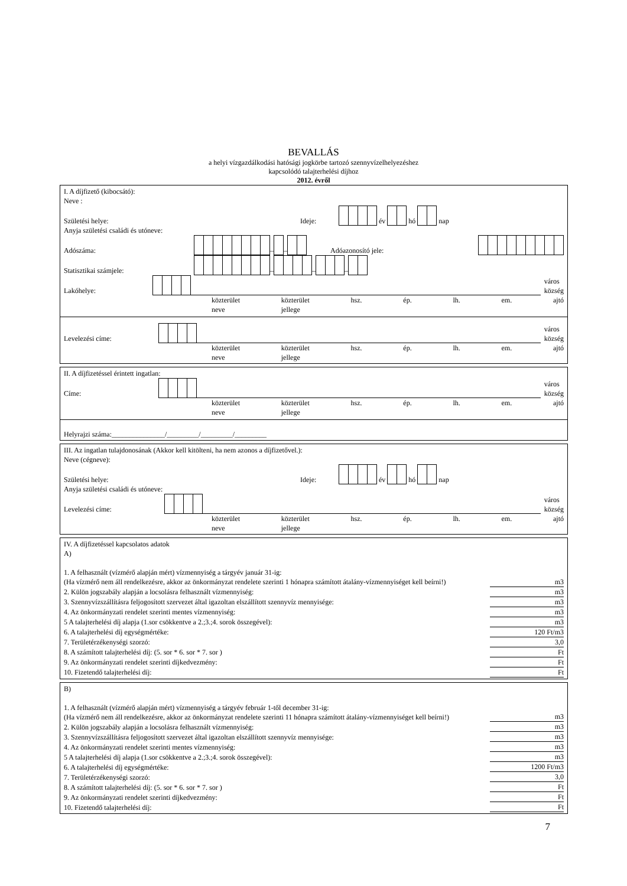BEVALLÁS
a helyi vízgazdálkodási hatósági jogkörbe tartozó szennyvízelhelyezéshez
kapcsolódó talajterhelési díjhoz
2012. évről
I. A díjfizető (kibocsátó):
Neve :
Születési helye: Ideje: év hó nap
Anyja születési családi és utóneve:
Adószáma: – – Adóazonosító jele:
Statisztikai számjele: – – –
Lakóhelye: város
község
közterület
neve közterület
jellege hsz. ép. lh. em. ajtó
Levelezési címe: város
község
közterület
neve közterület
jellege hsz. ép. lh. em. ajtó
II. A díjfizetéssel érintett ingatlan:
Címe: város
község
közterület
neve közterület
jellege hsz. ép. lh. em. ajtó
Helyrajzi száma:_______________/_________/_________/_________
III. Az ingatlan tulajdonosának (Akkor kell kitölteni, ha nem azonos a díjfizetővel.):
Neve (cégneve):
Születési helye: Ideje: év hó nap
Anyja születési családi és utóneve:
Levelezési címe: város
község
közterület
neve közterület
jellege hsz. ép. lh. em. ajtó
IV. A díjfizetéssel kapcsolatos adatok
A)
| 1. A felhasznált (vízmérő alapján mért) vízmennyiség a tárgyév január 31-ig: (Ha vízmérő nem áll rendelkezésre, akkor az önkormányzat rendelete szerinti 1 hónapra számított átalány-vízmennyiséget kell beírni!) | m3 |
| 2. Külön jogszabály alapján a locsolásra felhasznált vízmennyiség: | m3 |
| 3. Szennyvízszállításra feljogosított szervezet által igazoltan elszállított szennyvíz mennyisége: | m3 |
| 4. Az önkormányzati rendelet szerinti mentes vízmennyiség: | m3 |
| 5 A talajterhelési díj alapja (1.sor csökkentve a 2.;3.;4. sorok összegével): | m3 |
| 6. A talajterhelési díj egységmértéke: | 120 Ft/m3 |
| 7. Területérzékenységi szorzó: | 3,0 |
| 8. A számított talajterhelési díj: (5. sor * 6. sor * 7. sor ) | Ft |
| 9. Az önkormányzati rendelet szerinti díjkedvezmény: | Ft |
| 10. Fizetendő talajterhelési díj: | Ft |
B)
| 1. A felhasznált (vízmérő alapján mért) vízmennyiség a tárgyév február 1-től december 31-ig: (Ha vízmérő nem áll rendelkezésre, akkor az önkormányzat rendelete szerinti 11 hónapra számított átalány-vízmennyiséget kell beírni!) | m3 |
| 2. Külön jogszabály alapján a locsolásra felhasznált vízmennyiség: | m3 |
| 3. Szennyvízszállításra feljogosított szervezet által igazoltan elszállított szennyvíz mennyisége: | m3 |
| 4. Az önkormányzati rendelet szerinti mentes vízmennyiség: | m3 |
| 5 A talajterhelési díj alapja (1.sor csökkentve a 2.;3.;4. sorok összegével): | m3 |
| 6. A talajterhelési díj egységmértéke: | 1200 Ft/m3 |
| 7. Területérzékenységi szorzó: | 3,0 |
| 8. A számított talajterhelési díj: (5. sor * 6. sor * 7. sor ) | Ft |
| 9. Az önkormányzati rendelet szerinti díjkedvezmény: | Ft |
| 10. Fizetendő talajterhelési díj: | Ft |
7